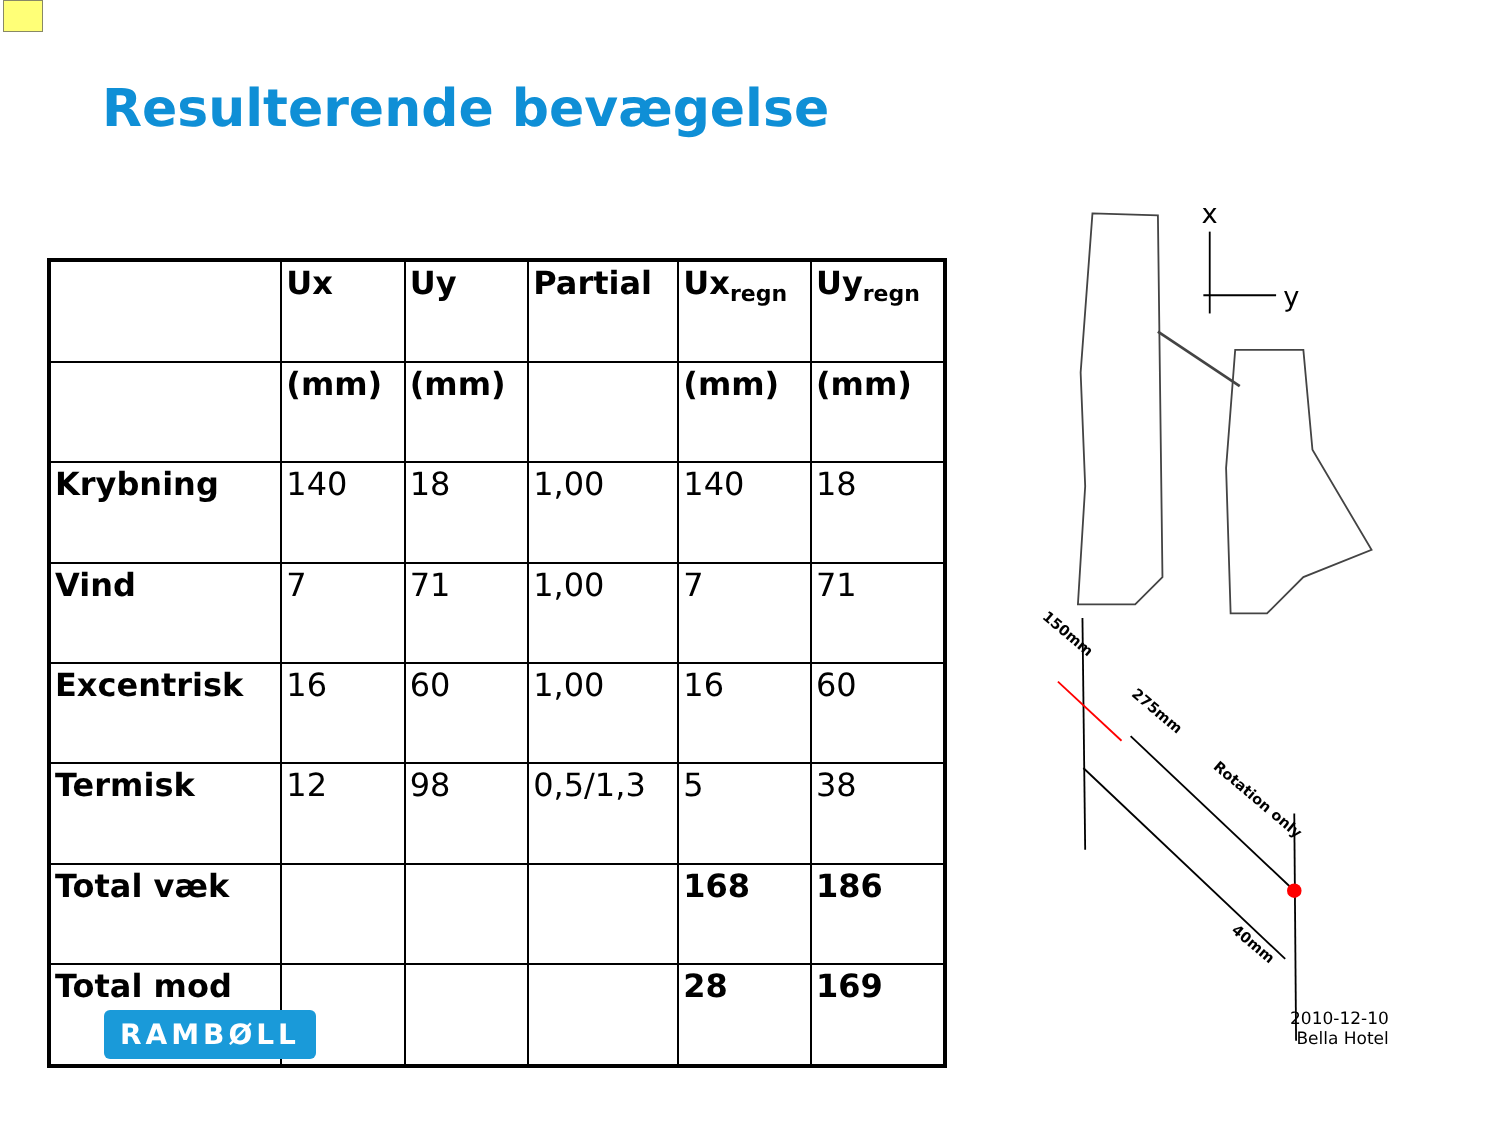Resulterende bevægelse
| | Ux | Uy | Partial | Ux<sub>regn</sub> | Uy<sub>regn</sub> |
| --- | --- | --- | --- | --- | --- |
| | (mm) | (mm) | | (mm) | (mm) |
| Krybning | 140 | 18 | 1,00 | 140 | 18 |
| Vind | 7 | 71 | 1,00 | 7 | 71 |
| Excentrisk | 16 | 60 | 1,00 | 16 | 60 |
| Termisk | 12 | 98 | 0,5/1,3 | 5 | 38 |
| Total væk | | | | 168 | 186 |
| Total mod | | | | 28 | 169 |
x
y
150mm
275mm
Rotation only
40mm
RAMBØLL
2010-12-10
Bella Hotel